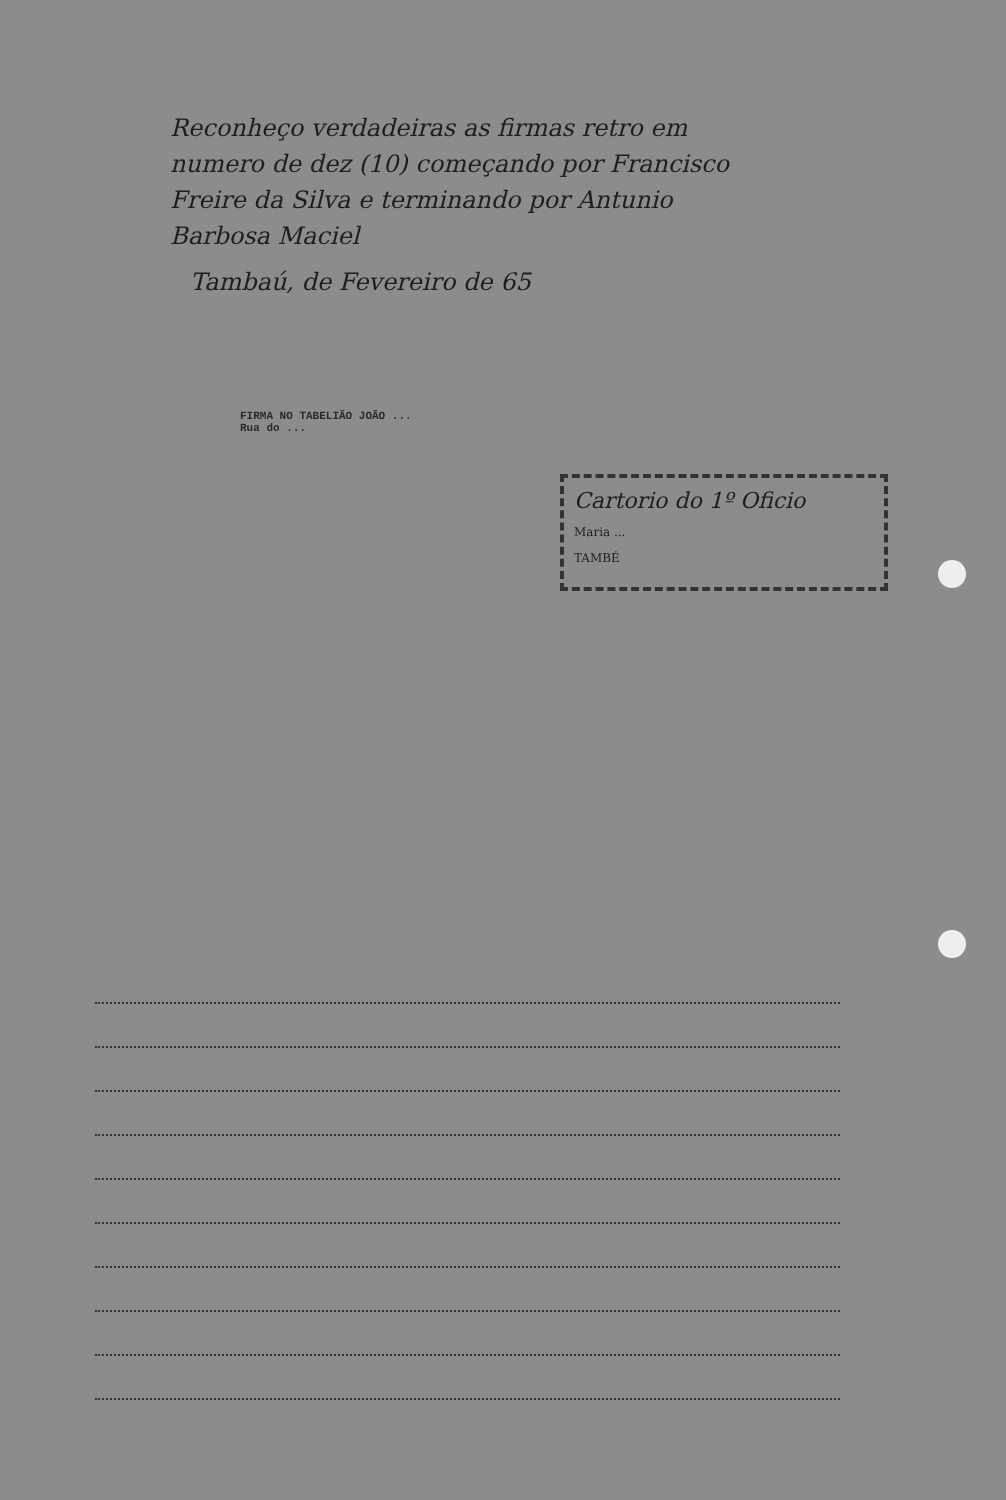Reconheço verdadeiras as firmas retro em numero de dez (10) começando por Francisco Freire da Silva e terminando por Antunio Barbosa Maciel
Tambaú, de Fevereiro de 65
FIRMA NO TABELIÃO JOÃO ...
Rua do ...
Cartorio do 1º Oficio
Maria ...
TAMBÉ